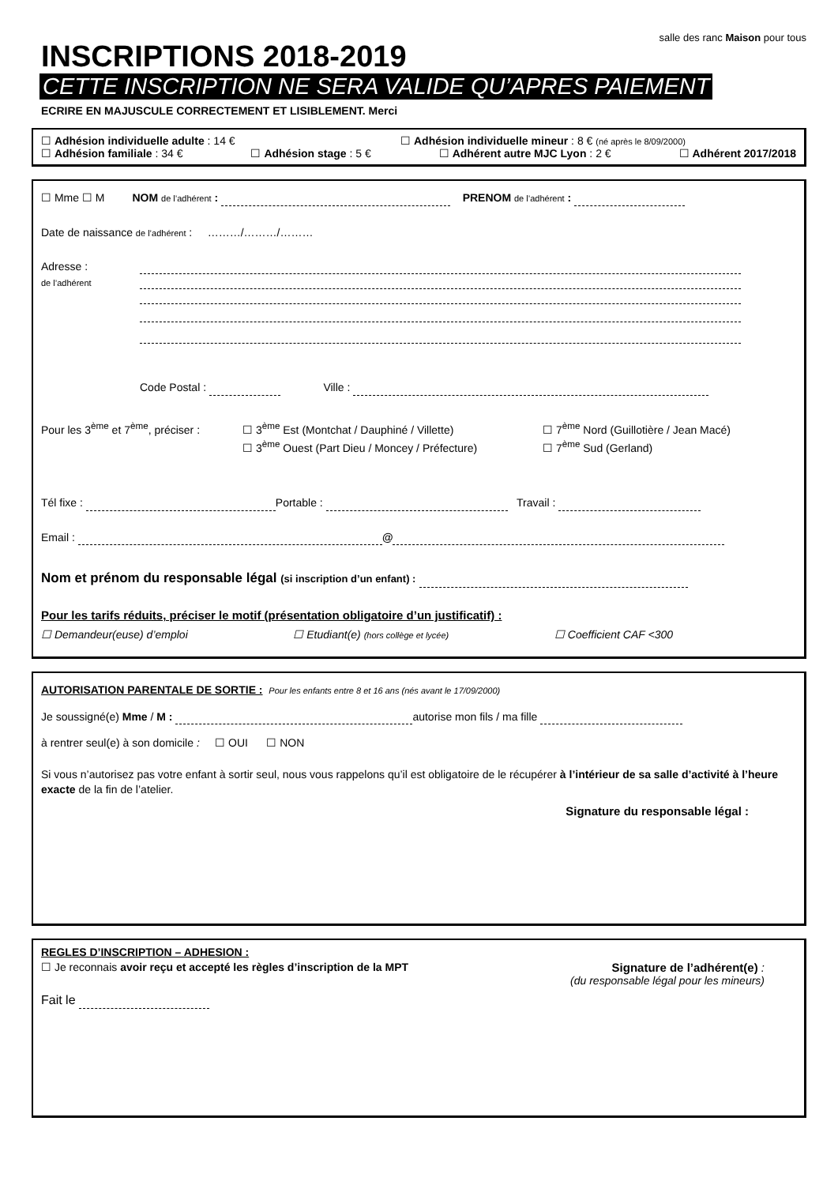salle des ranc Maison pour tous
INSCRIPTIONS 2018-2019
CETTE INSCRIPTION NE SERA VALIDE QU’APRES PAIEMENT
ECRIRE EN MAJUSCULE CORRECTEMENT ET LISIBLEMENT. Merci
☐ Adhésion individuelle adulte : 14 € ☐ Adhésion individuelle mineur : 8 € (né après le 8/09/2000)
☐ Adhésion familiale : 34 € ☐ Adhésion stage : 5 € ☐ Adhérent autre MJC Lyon : 2 € ☐ Adhérent 2017/2018
☐ Mme ☐ M NOM de l’adhérent : PRENOM de l’adhérent :
Date de naissance de l’adhérent : ………/………/………
Adresse :
de l’adhérent
Code Postal : Ville :
Pour les 3<sup>ème</sup> et 7<sup>ème</sup>, préciser :
☐ 3<sup>ème</sup> Est (Montchat / Dauphiné / Villette)
☐ 3<sup>ème</sup> Ouest (Part Dieu / Moncey / Préfecture)
☐ 7<sup>ème</sup> Nord (Guillotière / Jean Macé)
☐ 7<sup>ème</sup> Sud (Gerland)
Tél fixe : Portable : Travail :
Email : @
Nom et prénom du responsable légal (si inscription d’un enfant) :
Pour les tarifs réduits, préciser le motif (présentation obligatoire d’un justificatif) :
☐ Demandeur(euse) d’emploi ☐ Etudiant(e) (hors collège et lycée) ☐ Coefficient CAF <300
AUTORISATION PARENTALE DE SORTIE : Pour les enfants entre 8 et 16 ans (nés avant le 17/09/2000)
Je soussigné(e) Mme / M : autorise mon fils / ma fille
à rentrer seul(e) à son domicile : ☐ OUI ☐ NON
Si vous n’autorisez pas votre enfant à sortir seul, nous vous rappelons qu’il est obligatoire de le récupérer à l’intérieur de sa salle d’activité à l’heure exacte de la fin de l’atelier.
Signature du responsable légal :
REGLES D’INSCRIPTION – ADHESION :
☐ Je reconnais avoir reçu et accepté les règles d’inscription de la MPT Signature de l’adhérent(e) :
(du responsable légal pour les mineurs)
Fait le